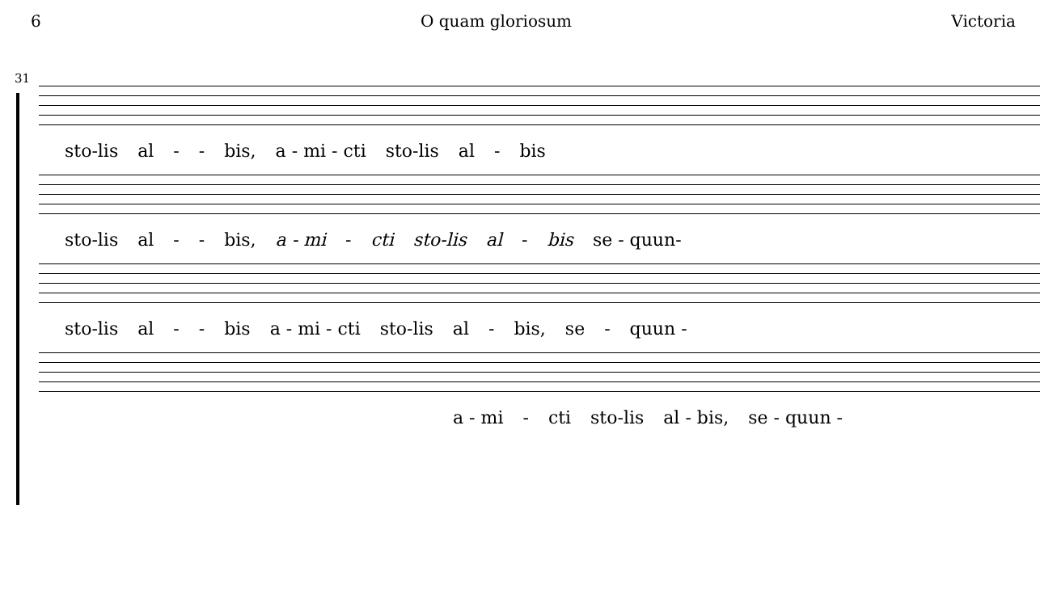6 O quam gloriosum Victoria
31
sto-lis al - - bis, a - mi - cti sto-lis al - bis
sto-lis al - - bis, a - mi - cti sto-lis al - bis se - quun-
sto-lis al - - bis a - mi - cti sto-lis al - bis, se - quun -
a - mi - cti sto-lis al - bis, se - quun -